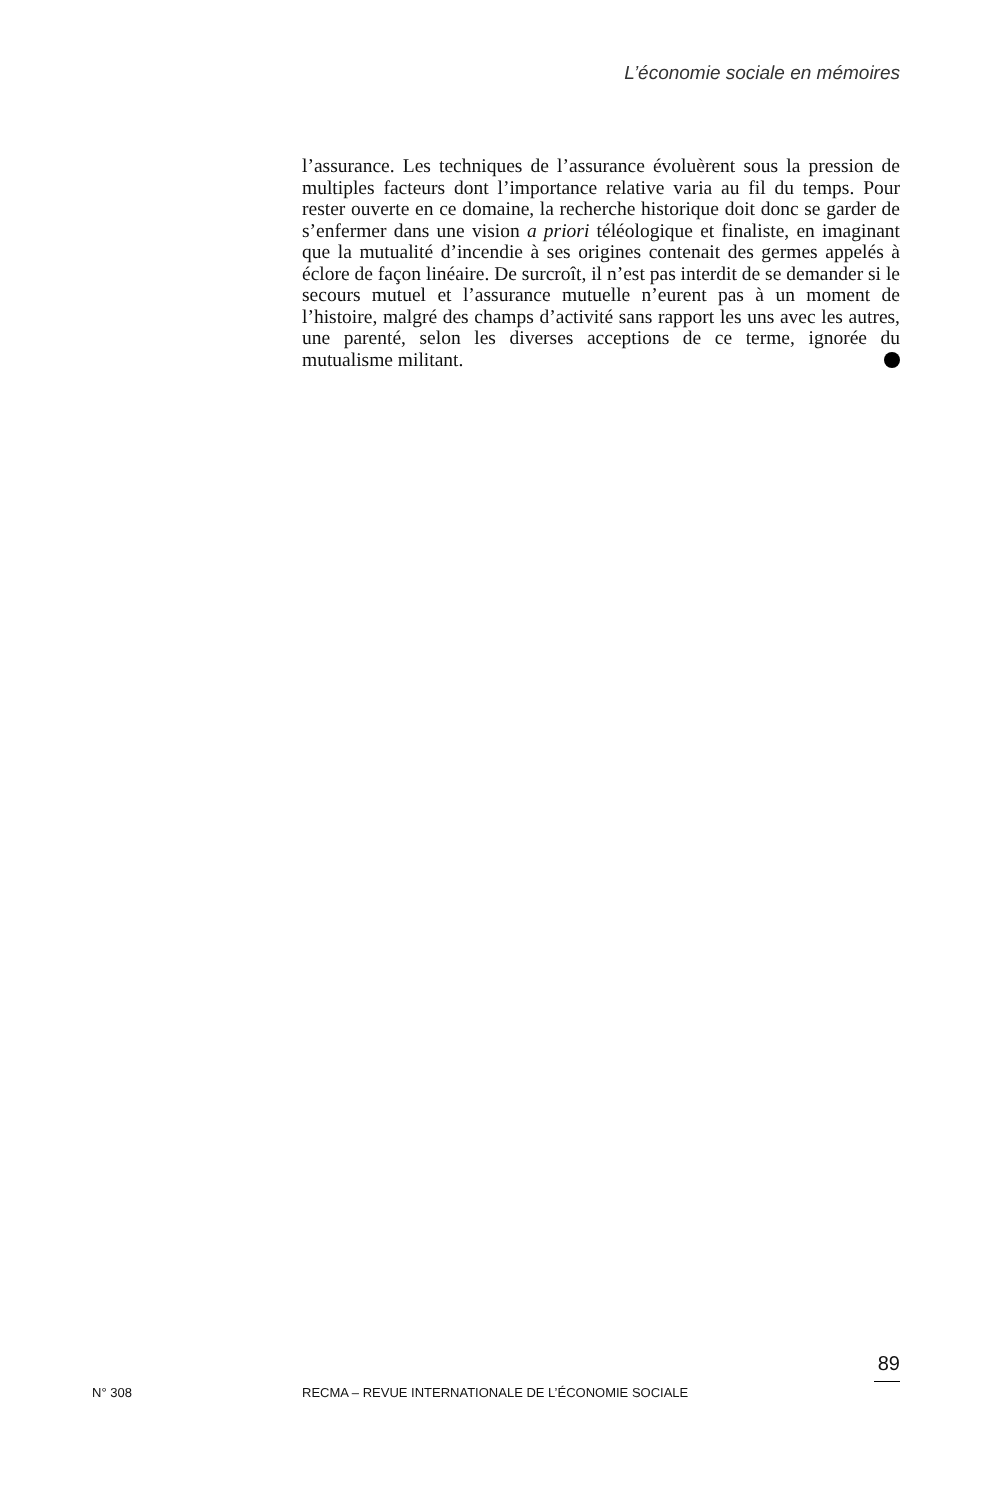L’économie sociale en mémoires
l’assurance. Les techniques de l’assurance évoluèrent sous la pression de multiples facteurs dont l’importance relative varia au fil du temps. Pour rester ouverte en ce domaine, la recherche historique doit donc se garder de s’enfermer dans une vision a priori téléologique et finaliste, en imaginant que la mutualité d’incendie à ses origines contenait des germes appelés à éclore de façon linéaire. De surcroît, il n’est pas interdit de se demander si le secours mutuel et l’assurance mutuelle n’eurent pas à un moment de l’histoire, malgré des champs d’activité sans rapport les uns avec les autres, une parenté, selon les diverses acceptions de ce terme, ignorée du mutualisme militant.
89
N° 308 RECMA – REVUE INTERNATIONALE DE L’ÉCONOMIE SOCIALE